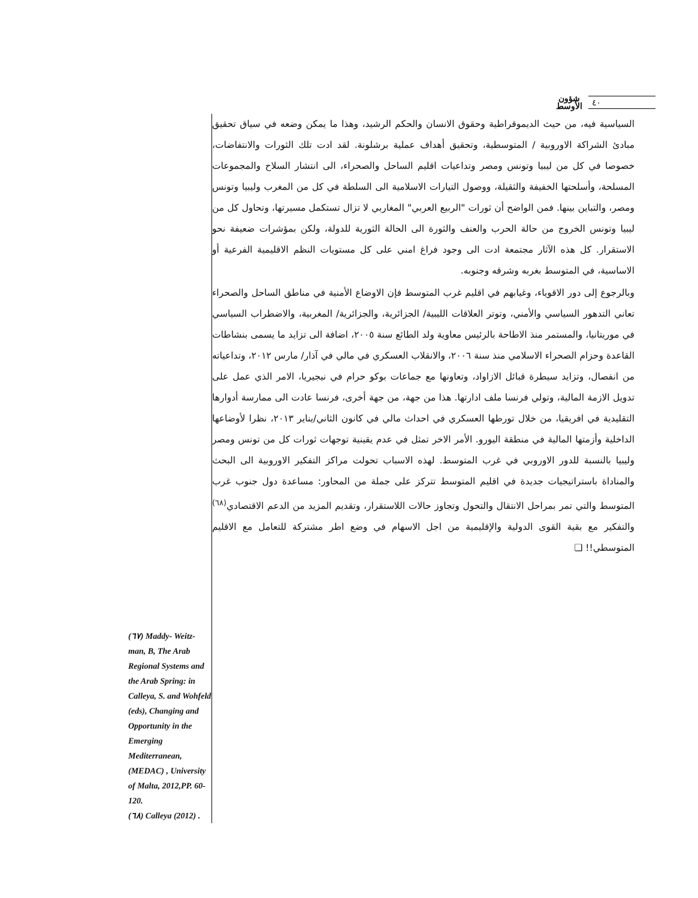شؤون
الأوسط
٤٠
السياسية فيه، من حيث الديموقراطية وحقوق الانسان والحكم الرشيد، وهذا ما يمكن وضعه في سياق تحقيق مبادئ الشراكة الاوروبية / المتوسطية، وتحقيق أهداف عملية برشلونة. لقد ادت تلك الثورات والانتفاضات، خصوصا في كل من ليبيا وتونس ومصر وتداعيات اقليم الساحل والصحراء، الى انتشار السلاح والمجموعات المسلحة، وأسلحتها الخفيفة والثقيلة، ووصول التيارات الاسلامية الى السلطة في كل من المغرب وليبيا وتونس ومصر، والتباين بينها. فمن الواضح أن ثورات "الربيع العربي" المغاربي لا تزال تستكمل مسيرتها، وتحاول كل من ليبيا وتونس الخروج من حالة الحرب والعنف والثورة الى الحالة الثورية للدولة، ولكن بمؤشرات ضعيفة نحو الاستقرار. كل هذه الآثار مجتمعة ادت الى وجود فراغ امني على كل مستويات النظم الاقليمية الفرعية أو الاساسية، في المتوسط بغربه وشرقه وجنوبه.
وبالرجوع إلى دور الاقوياء، وغيابهم في اقليم غرب المتوسط فإن الاوضاع الأمنية في مناطق الساحل والصحراء تعاني التدهور السياسي والأمني، وتوتر العلاقات الليبية/ الجزائرية، والجزائرية/ المغربية، والاضطراب السياسي في موريتانيا، والمستمر منذ الاطاحة بالرئيس معاوية ولد الطائع سنة ٢٠٠٥، اضافة الى تزايد ما يسمى بنشاطات القاعدة وحزام الصحراء الاسلامي منذ سنة ٢٠٠٦، والانقلاب العسكري في مالي في آذار/ مارس ٢٠١٢، وتداعياته من انفصال، وتزايد سيطرة قبائل الازاواد، وتعاونها مع جماعات بوكو حرام في نيجيريا، الامر الذي عمل على تدويل الازمة المالية، وتولي فرنسا ملف ادارتها. هذا من جهة، من جهة أخرى، فرنسا عادت الى ممارسة أدوارها التقليدية في افريقيا، من خلال تورطها العسكري في احداث مالي في كانون الثاني/يناير ٢٠١٣، نظرا لأوضاعها الداخلية وأزمتها المالية في منطقة اليورو. الأمر الاخر تمثل في عدم يقينية توجهات ثورات كل من تونس ومصر وليبيا بالنسبة للدور الاوروبي في غرب المتوسط. لهذه الاسباب تحولت مراكز التفكير الاوروبية الى البحث والمناداة باستراتيجيات جديدة في اقليم المتوسط تتركز على جملة من المحاور: مساعدة دول جنوب غرب المتوسط والتي تمر بمراحل الانتقال والتحول وتجاوز حالات اللاستقرار، وتقديم المزيد من الدعم الاقتصادي<sup>(٦٨)</sup> والتفكير مع بقية القوى الدولية والإقليمية من اجل الاسهام في وضع اطر مشتركة للتعامل مع الاقليم المتوسطي!! ❑
(٦٧) Maddy- Weitz- man, B, The Arab Regional Systems and the Arab Spring: in Calleya, S. and Wohfeld (eds), Changing and Opportunity in the Emerging Mediterranean, (MEDAC) , University of Malta, 2012,PP. 60-120.
(٦٨) Calleya (2012) .